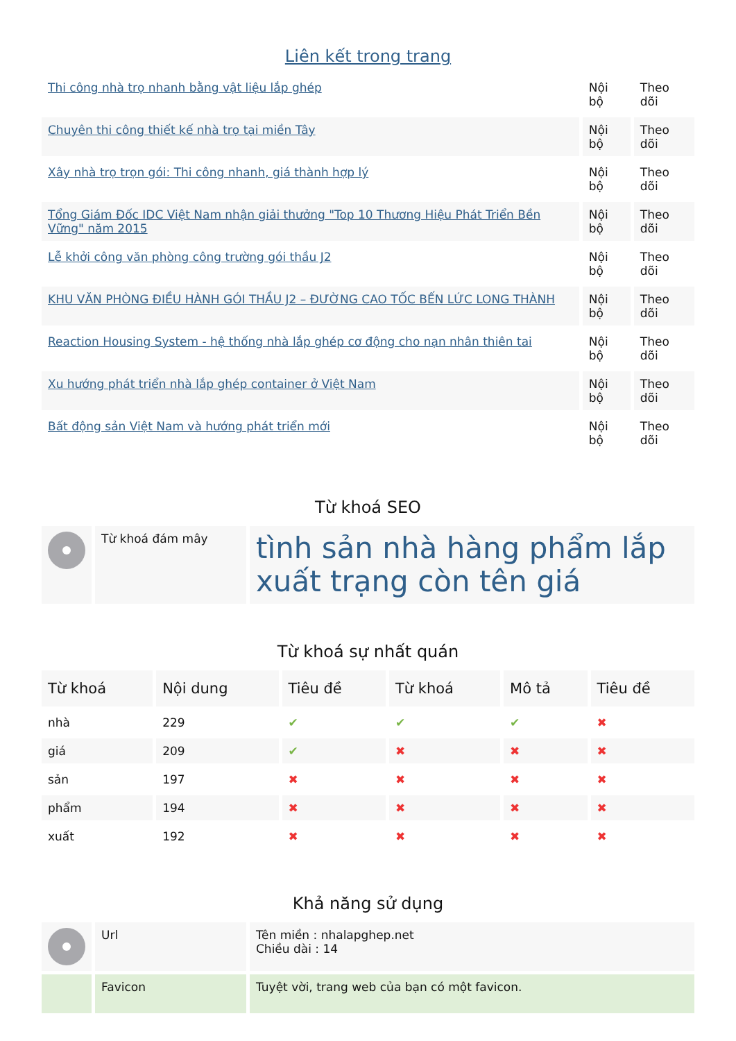Liên kết trong trang
| Thi công nhà trọ nhanh bằng vật liệu lắp ghép | Nội bộ | Theo dõi |
| Chuyên thi công thiết kế nhà trọ tại miền Tây | Nội bộ | Theo dõi |
| Xây nhà trọ trọn gói: Thi công nhanh, giá thành hợp lý | Nội bộ | Theo dõi |
| Tổng Giám Đốc IDC Việt Nam nhận giải thưởng "Top 10 Thương Hiệu Phát Triển Bền Vững" năm 2015 | Nội bộ | Theo dõi |
| Lễ khởi công văn phòng công trường gói thầu J2 | Nội bộ | Theo dõi |
| KHU VĂN PHÒNG ĐIỀU HÀNH GÓI THẦU J2 – ĐƯỜNG CAO TỐC BẾN LỨC LONG THÀNH | Nội bộ | Theo dõi |
| Reaction Housing System - hệ thống nhà lắp ghép cơ động cho nạn nhân thiên tai | Nội bộ | Theo dõi |
| Xu hướng phát triển nhà lắp ghép container ở Việt Nam | Nội bộ | Theo dõi |
| Bất động sản Việt Nam và hướng phát triển mới | Nội bộ | Theo dõi |
Từ khoá SEO
| | Từ khoá đám mây | tình sản nhà hàng phẩm lắp xuất trạng còn tên giá |
Từ khoá sự nhất quán
| Từ khoá | Nội dung | Tiêu đề | Từ khoá | Mô tả | Tiêu đề |
| --- | --- | --- | --- | --- | --- |
| nhà | 229 | ✔ | ✔ | ✔ | ✖ |
| giá | 209 | ✔ | ✖ | ✖ | ✖ |
| sản | 197 | ✖ | ✖ | ✖ | ✖ |
| phẩm | 194 | ✖ | ✖ | ✖ | ✖ |
| xuất | 192 | ✖ | ✖ | ✖ | ✖ |
Khả năng sử dụng
| | Url | Tên miền : nhalapghep.net Chiều dài : 14 |
| | Favicon | Tuyệt vời, trang web của bạn có một favicon. |